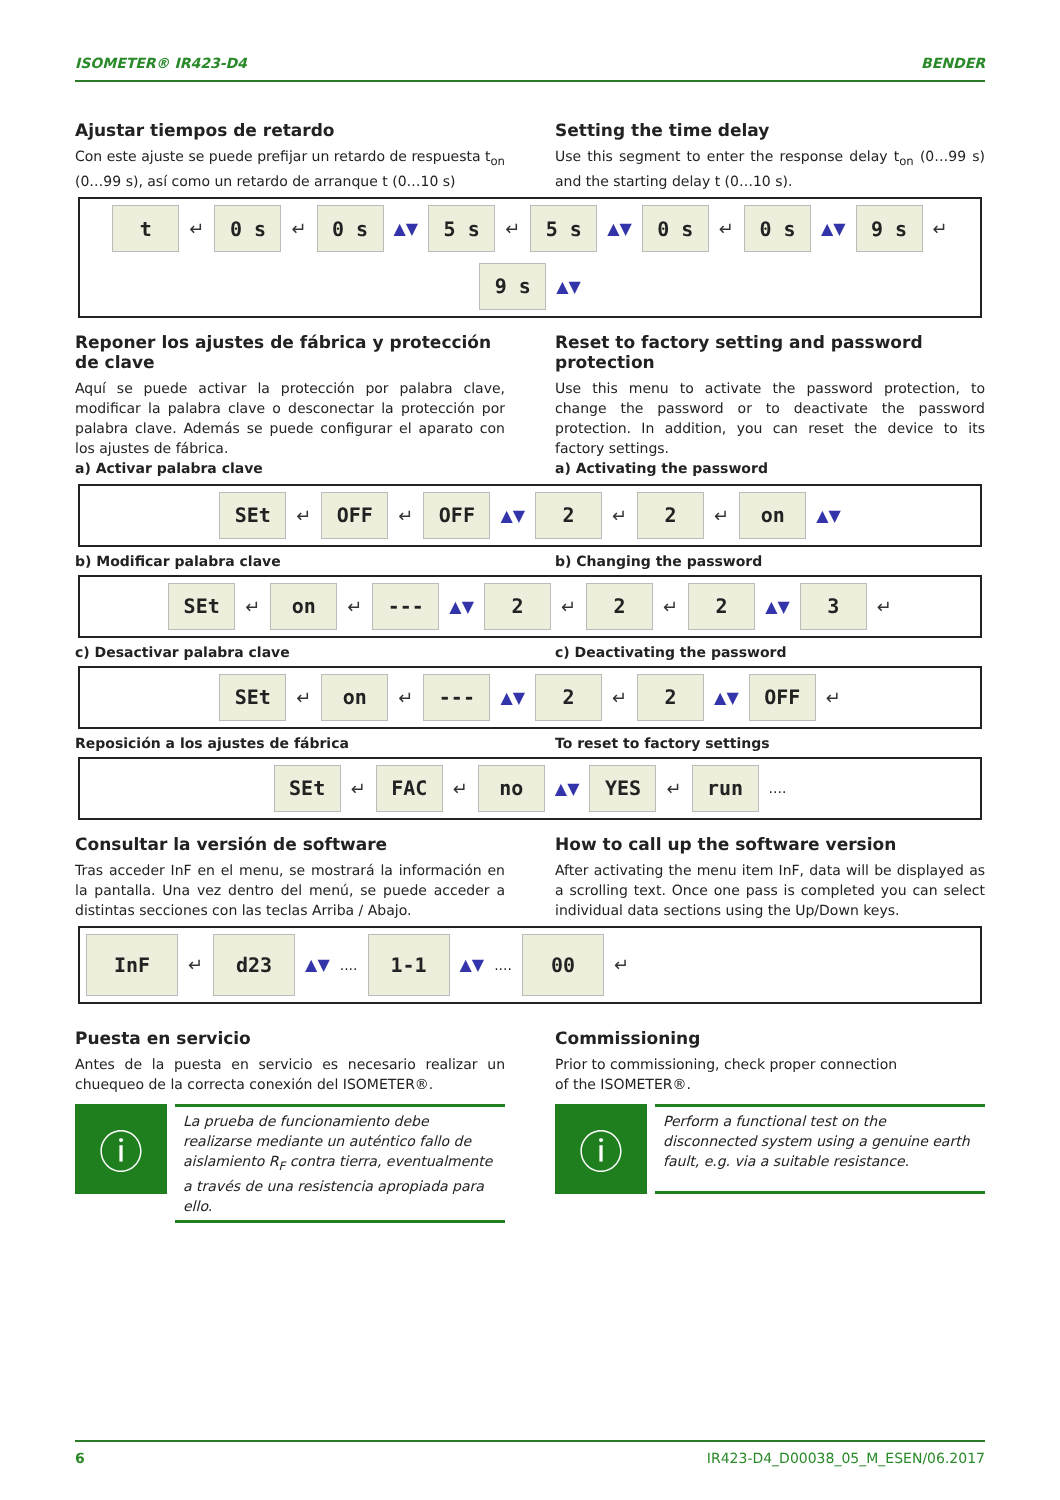ISOMETER® IR423-D4 BENDER
Ajustar tiempos de retardo
Con este ajuste se puede prefijar un retardo de respuesta t<sub>on</sub> (0…99 s), así como un retardo de arranque t (0…10 s)
Setting the time delay
Use this segment to enter the response delay t<sub>on</sub> (0…99 s) and the starting delay t (0…10 s).
t ↵ 0 s ↵ 0 s ▲▼ 5 s ↵ 5 s ▲▼ 0 s ↵ 0 s ▲▼ 9 s ↵ 9 s ▲▼
Reponer los ajustes de fábrica y protección de clave
Aquí se puede activar la protección por palabra clave, modificar la palabra clave o desconectar la protección por palabra clave. Además se puede configurar el aparato con los ajustes de fábrica.
a) Activar palabra clave
Reset to factory setting and password protection
Use this menu to activate the password protection, to change the password or to deactivate the password protection. In addition, you can reset the device to its factory settings.
a) Activating the password
SEt ↵ OFF ↵ OFF ▲▼ 2 ↵ 2 ↵ on ▲▼
b) Modificar palabra clave b) Changing the password
SEt ↵ on ↵ --- ▲▼ 2 ↵ 2 ↵ 2 ▲▼ 3 ↵
c) Desactivar palabra clave c) Deactivating the password
SEt ↵ on ↵ --- ▲▼ 2 ↵ 2 ▲▼ OFF ↵
Reposición a los ajustes de fábrica
To reset to factory settings
SEt ↵ FAC ↵ no ▲▼ YES ↵ run....
Consultar la versión de software
Tras acceder InF en el menu, se mostrará la información en la pantalla. Una vez dentro del menú, se puede acceder a distintas secciones con las teclas Arriba / Abajo.
How to call up the software version
After activating the menu item InF, data will be displayed as a scrolling text. Once one pass is completed you can select individual data sections using the Up/Down keys.
InF ↵ d23 ▲▼.... 1-1 ▲▼.... 00 ↵
Puesta en servicio
Antes de la puesta en servicio es necesario realizar un chuequeo de la correcta conexión del ISOMETER®.
ⓘ
La prueba de funcionamiento debe realizarse mediante un auténtico fallo de aislamiento R<sub>F</sub> contra tierra, eventualmente a través de una resistencia apropiada para ello.
Commissioning
Prior to commissioning, check proper connection
of the ISOMETER®.
ⓘ
Perform a functional test on the disconnected system using a genuine earth fault, e.g. via a suitable resistance.
6 IR423-D4_D00038_05_M_ESEN/06.2017